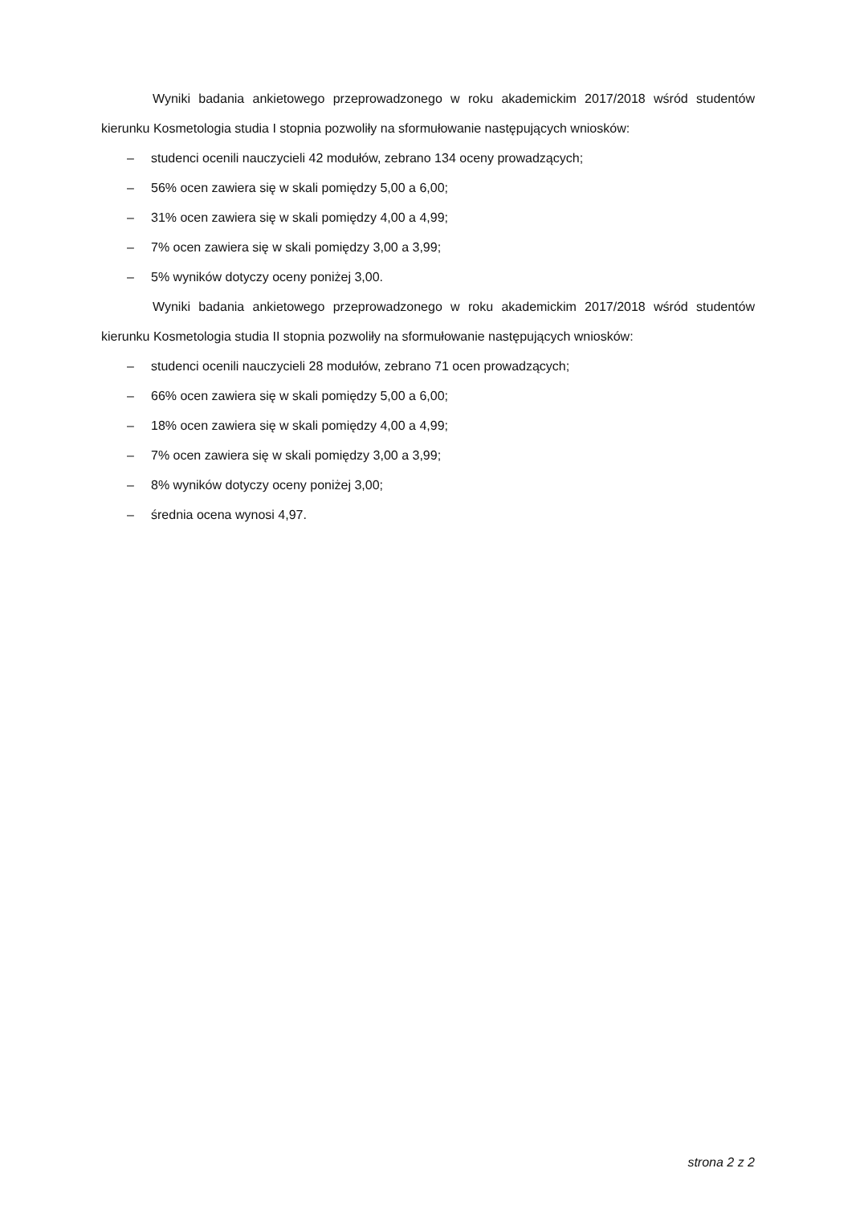Wyniki badania ankietowego przeprowadzonego w roku akademickim 2017/2018 wśród studentów kierunku Kosmetologia studia I stopnia pozwoliły na sformułowanie następujących wniosków:
– studenci ocenili nauczycieli 42 modułów, zebrano 134 oceny prowadzących;
– 56% ocen zawiera się w skali pomiędzy 5,00 a 6,00;
– 31% ocen zawiera się w skali pomiędzy 4,00 a 4,99;
– 7% ocen zawiera się w skali pomiędzy 3,00 a 3,99;
– 5% wyników dotyczy oceny poniżej 3,00.
Wyniki badania ankietowego przeprowadzonego w roku akademickim 2017/2018 wśród studentów kierunku Kosmetologia studia II stopnia pozwoliły na sformułowanie następujących wniosków:
– studenci ocenili nauczycieli 28 modułów, zebrano 71 ocen prowadzących;
– 66% ocen zawiera się w skali pomiędzy 5,00 a 6,00;
– 18% ocen zawiera się w skali pomiędzy 4,00 a 4,99;
– 7% ocen zawiera się w skali pomiędzy 3,00 a 3,99;
– 8% wyników dotyczy oceny poniżej 3,00;
– średnia ocena wynosi 4,97.
strona 2 z 2